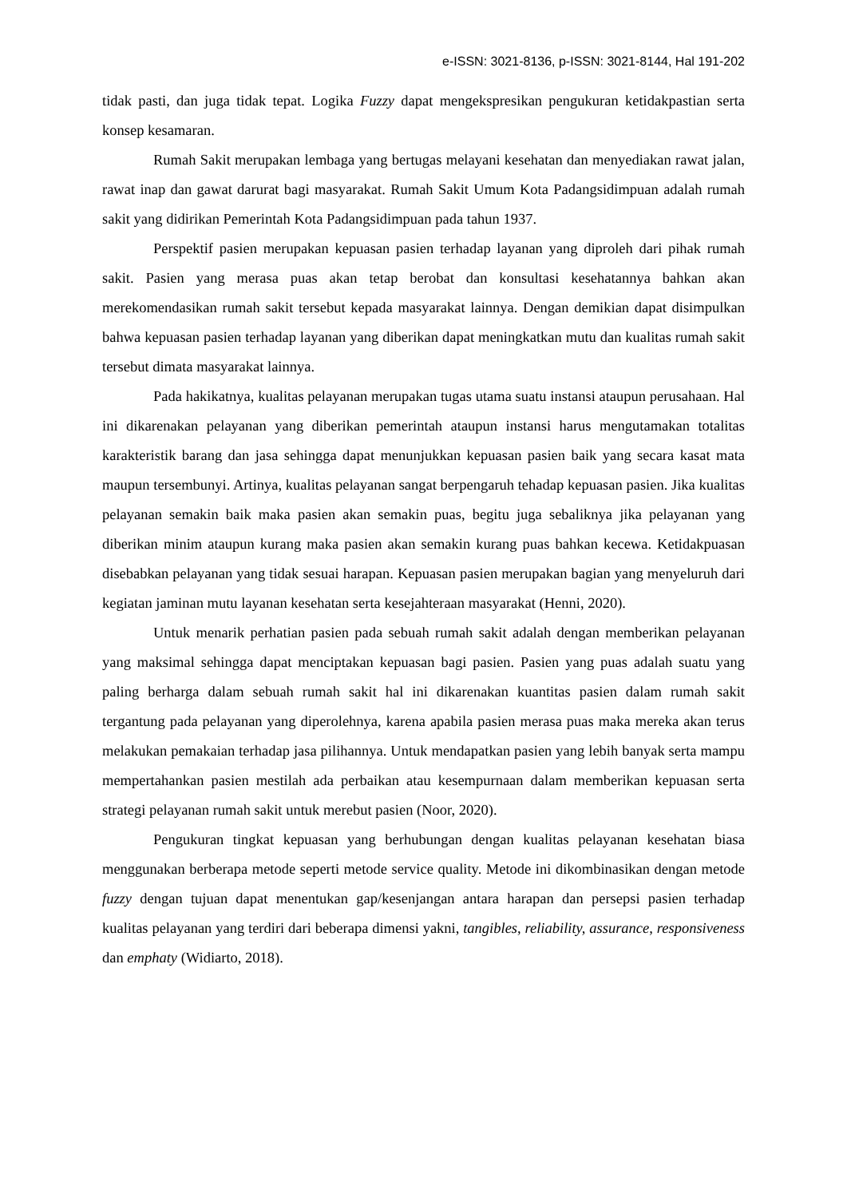e-ISSN: 3021-8136, p-ISSN: 3021-8144, Hal 191-202
tidak pasti, dan juga tidak tepat. Logika Fuzzy dapat mengekspresikan pengukuran ketidakpastian serta konsep kesamaran.
Rumah Sakit merupakan lembaga yang bertugas melayani kesehatan dan menyediakan rawat jalan, rawat inap dan gawat darurat bagi masyarakat. Rumah Sakit Umum Kota Padangsidimpuan adalah rumah sakit yang didirikan Pemerintah Kota Padangsidimpuan pada tahun 1937.
Perspektif pasien merupakan kepuasan pasien terhadap layanan yang diproleh dari pihak rumah sakit. Pasien yang merasa puas akan tetap berobat dan konsultasi kesehatannya bahkan akan merekomendasikan rumah sakit tersebut kepada masyarakat lainnya. Dengan demikian dapat disimpulkan bahwa kepuasan pasien terhadap layanan yang diberikan dapat meningkatkan mutu dan kualitas rumah sakit tersebut dimata masyarakat lainnya.
Pada hakikatnya, kualitas pelayanan merupakan tugas utama suatu instansi ataupun perusahaan. Hal ini dikarenakan pelayanan yang diberikan pemerintah ataupun instansi harus mengutamakan totalitas karakteristik barang dan jasa sehingga dapat menunjukkan kepuasan pasien baik yang secara kasat mata maupun tersembunyi. Artinya, kualitas pelayanan sangat berpengaruh tehadap kepuasan pasien. Jika kualitas pelayanan semakin baik maka pasien akan semakin puas, begitu juga sebaliknya jika pelayanan yang diberikan minim ataupun kurang maka pasien akan semakin kurang puas bahkan kecewa. Ketidakpuasan disebabkan pelayanan yang tidak sesuai harapan. Kepuasan pasien merupakan bagian yang menyeluruh dari kegiatan jaminan mutu layanan kesehatan serta kesejahteraan masyarakat (Henni, 2020).
Untuk menarik perhatian pasien pada sebuah rumah sakit adalah dengan memberikan pelayanan yang maksimal sehingga dapat menciptakan kepuasan bagi pasien. Pasien yang puas adalah suatu yang paling berharga dalam sebuah rumah sakit hal ini dikarenakan kuantitas pasien dalam rumah sakit tergantung pada pelayanan yang diperolehnya, karena apabila pasien merasa puas maka mereka akan terus melakukan pemakaian terhadap jasa pilihannya. Untuk mendapatkan pasien yang lebih banyak serta mampu mempertahankan pasien mestilah ada perbaikan atau kesempurnaan dalam memberikan kepuasan serta strategi pelayanan rumah sakit untuk merebut pasien (Noor, 2020).
Pengukuran tingkat kepuasan yang berhubungan dengan kualitas pelayanan kesehatan biasa menggunakan berberapa metode seperti metode service quality. Metode ini dikombinasikan dengan metode fuzzy dengan tujuan dapat menentukan gap/kesenjangan antara harapan dan persepsi pasien terhadap kualitas pelayanan yang terdiri dari beberapa dimensi yakni, tangibles, reliability, assurance, responsiveness dan emphaty (Widiarto, 2018).